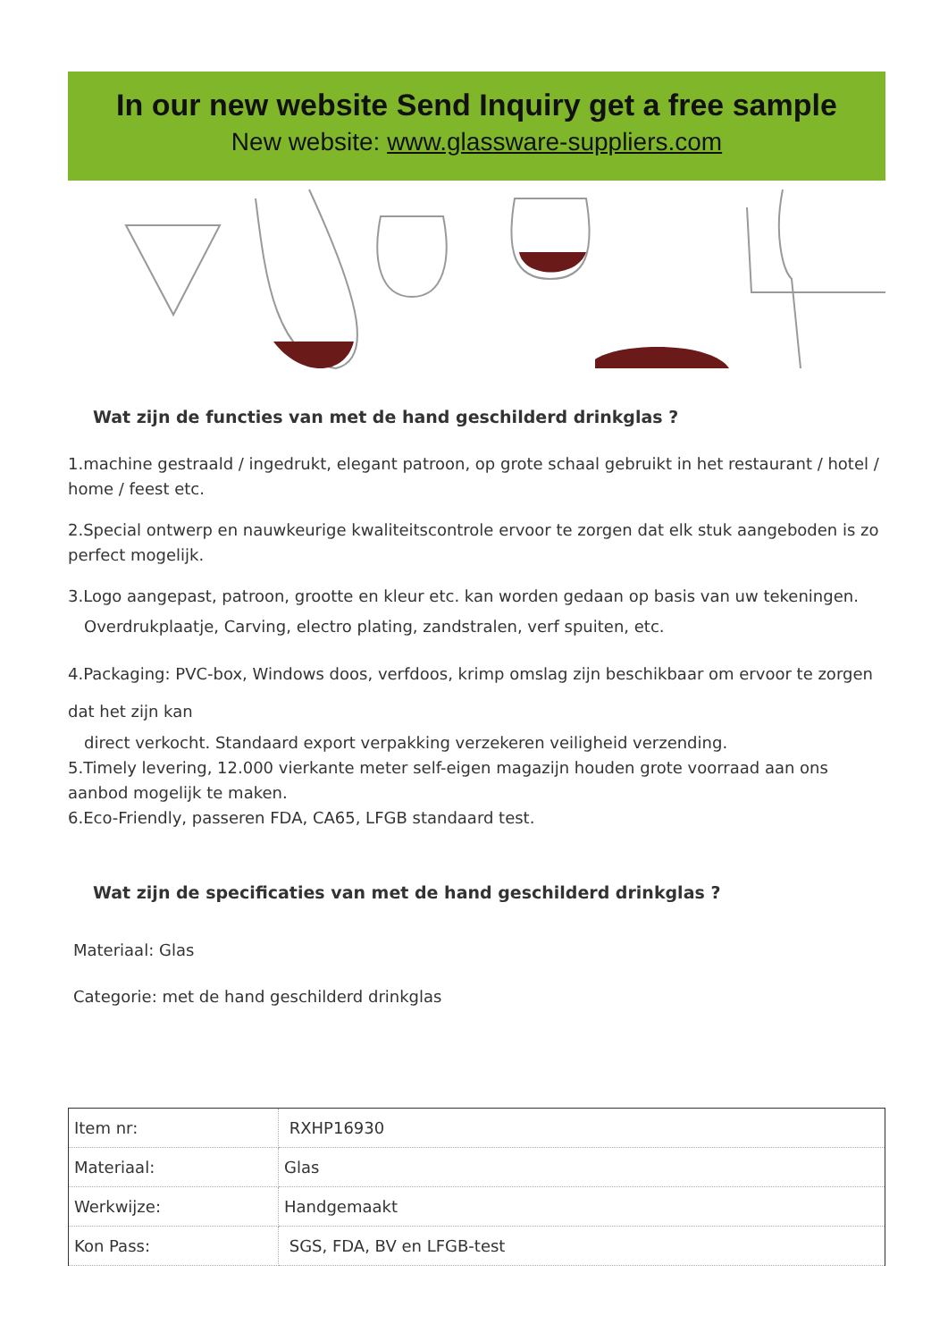In our new website Send Inquiry get a free sample
New website: www.glassware-suppliers.com
Wat zijn de functies van met de hand geschilderd drinkglas ?
1.machine gestraald / ingedrukt, elegant patroon, op grote schaal gebruikt in het restaurant / hotel / home / feest etc.
2.Special ontwerp en nauwkeurige kwaliteitscontrole ervoor te zorgen dat elk stuk aangeboden is zo perfect mogelijk.
3.Logo aangepast, patroon, grootte en kleur etc. kan worden gedaan op basis van uw tekeningen.
Overdrukplaatje, Carving, electro plating, zandstralen, verf spuiten, etc.
4.Packaging: PVC-box, Windows doos, verfdoos, krimp omslag zijn beschikbaar om ervoor te zorgen dat het zijn kan
direct verkocht. Standaard export verpakking verzekeren veiligheid verzending.
5.Timely levering, 12.000 vierkante meter self-eigen magazijn houden grote voorraad aan ons aanbod mogelijk te maken.
6.Eco-Friendly, passeren FDA, CA65, LFGB standaard test.
Wat zijn de specificaties van met de hand geschilderd drinkglas ?
Materiaal: Glas
Categorie: met de hand geschilderd drinkglas
| Item nr: | RXHP16930 |
| Materiaal: | Glas |
| Werkwijze: | Handgemaakt |
| Kon Pass: | SGS, FDA, BV en LFGB-test |